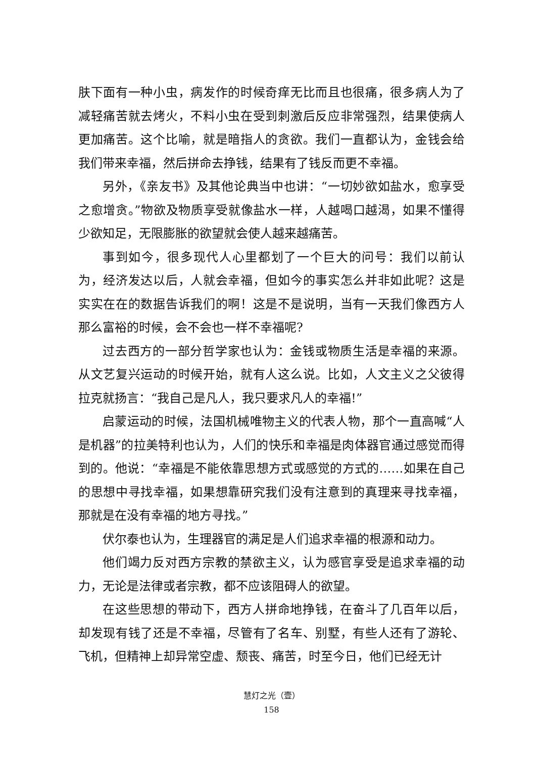肤下面有一种小虫，病发作的时候奇痒无比而且也很痛，很多病人为了减轻痛苦就去烤火，不料小虫在受到刺激后反应非常强烈，结果使病人更加痛苦。这个比喻，就是暗指人的贪欲。我们一直都认为，金钱会给我们带来幸福，然后拼命去挣钱，结果有了钱反而更不幸福。
另外，《亲友书》及其他论典当中也讲：“一切妙欲如盐水，愈享受之愈增贪。”物欲及物质享受就像盐水一样，人越喝口越渴，如果不懂得少欲知足，无限膨胀的欲望就会使人越来越痛苦。
事到如今，很多现代人心里都划了一个巨大的问号：我们以前认为，经济发达以后，人就会幸福，但如今的事实怎么并非如此呢？这是实实在在的数据告诉我们的啊！这是不是说明，当有一天我们像西方人那么富裕的时候，会不会也一样不幸福呢?
过去西方的一部分哲学家也认为：金钱或物质生活是幸福的来源。从文艺复兴运动的时候开始，就有人这么说。比如，人文主义之父彼得拉克就扬言：“我自己是凡人，我只要求凡人的幸福!”
启蒙运动的时候，法国机械唯物主义的代表人物，那个一直高喊“人是机器”的拉美特利也认为，人们的快乐和幸福是肉体器官通过感觉而得到的。他说：“幸福是不能依靠思想方式或感觉的方式的……如果在自己的思想中寻找幸福，如果想靠研究我们没有注意到的真理来寻找幸福，那就是在没有幸福的地方寻找。”
伏尔泰也认为，生理器官的满足是人们追求幸福的根源和动力。
他们竭力反对西方宗教的禁欲主义，认为感官享受是追求幸福的动力，无论是法律或者宗教，都不应该阻碍人的欲望。
在这些思想的带动下，西方人拼命地挣钱，在奋斗了几百年以后，却发现有钱了还是不幸福，尽管有了名车、别墅，有些人还有了游轮、飞机，但精神上却异常空虚、颓丧、痛苦，时至今日，他们已经无计
慧灯之光（壹）
158